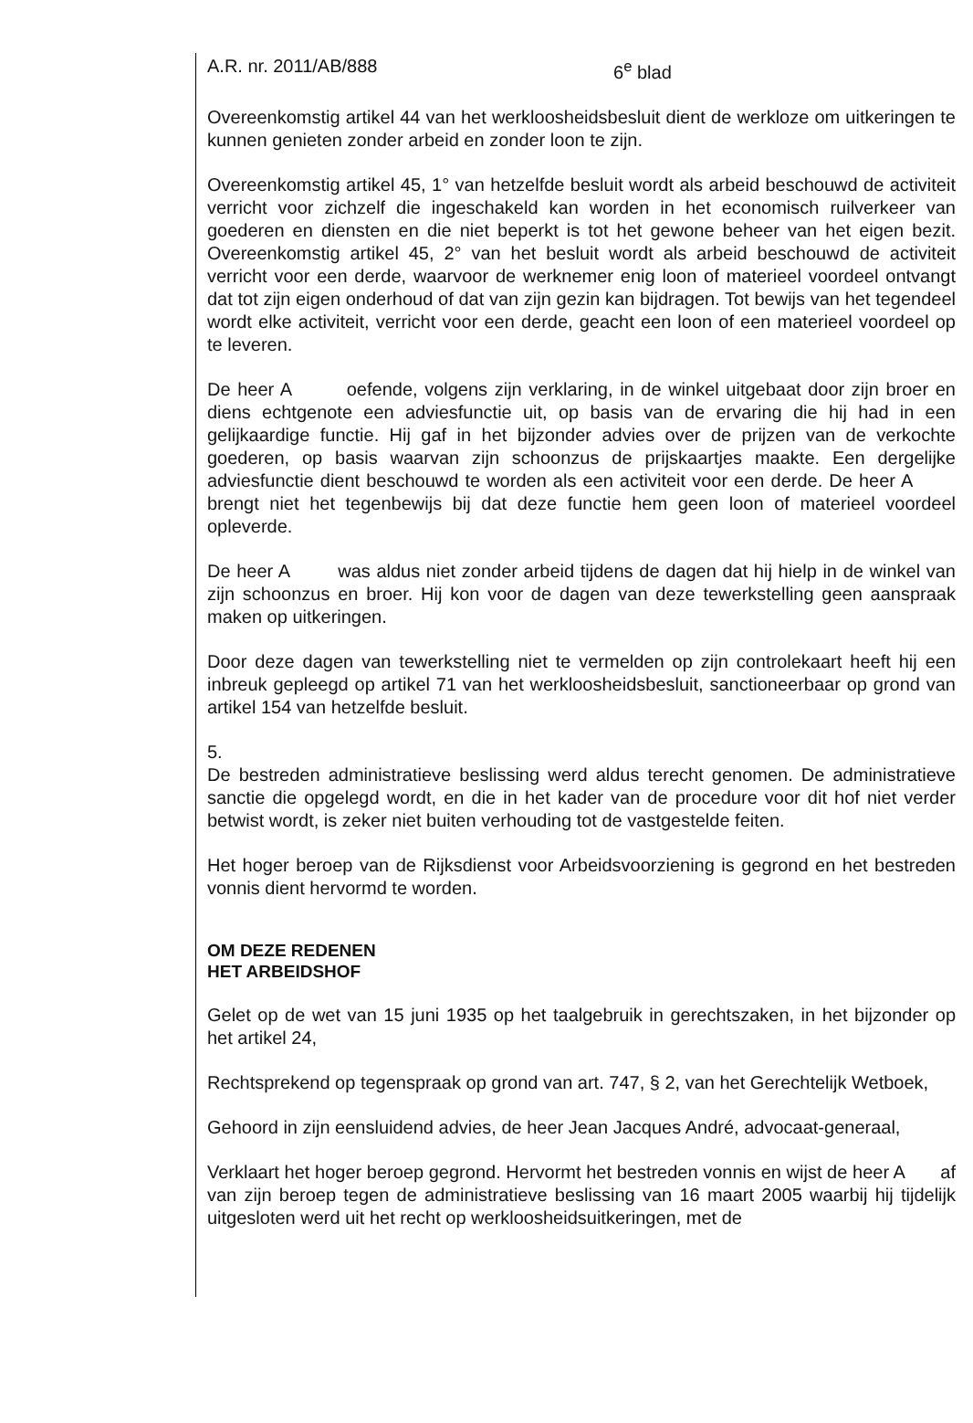A.R. nr. 2011/AB/888 6<sup>e</sup> blad
Overeenkomstig artikel 44 van het werkloosheidsbesluit dient de werkloze om uitkeringen te kunnen genieten zonder arbeid en zonder loon te zijn.
Overeenkomstig artikel 45, 1° van hetzelfde besluit wordt als arbeid beschouwd de activiteit verricht voor zichzelf die ingeschakeld kan worden in het economisch ruilverkeer van goederen en diensten en die niet beperkt is tot het gewone beheer van het eigen bezit. Overeenkomstig artikel 45, 2° van het besluit wordt als arbeid beschouwd de activiteit verricht voor een derde, waarvoor de werknemer enig loon of materieel voordeel ontvangt dat tot zijn eigen onderhoud of dat van zijn gezin kan bijdragen. Tot bewijs van het tegendeel wordt elke activiteit, verricht voor een derde, geacht een loon of een materieel voordeel op te leveren.
De heer A oefende, volgens zijn verklaring, in de winkel uitgebaat door zijn broer en diens echtgenote een adviesfunctie uit, op basis van de ervaring die hij had in een gelijkaardige functie. Hij gaf in het bijzonder advies over de prijzen van de verkochte goederen, op basis waarvan zijn schoonzus de prijskaartjes maakte. Een dergelijke adviesfunctie dient beschouwd te worden als een activiteit voor een derde. De heer A brengt niet het tegenbewijs bij dat deze functie hem geen loon of materieel voordeel opleverde.
De heer A was aldus niet zonder arbeid tijdens de dagen dat hij hielp in de winkel van zijn schoonzus en broer. Hij kon voor de dagen van deze tewerkstelling geen aanspraak maken op uitkeringen.
Door deze dagen van tewerkstelling niet te vermelden op zijn controlekaart heeft hij een inbreuk gepleegd op artikel 71 van het werkloosheidsbesluit, sanctioneerbaar op grond van artikel 154 van hetzelfde besluit.
5.
De bestreden administratieve beslissing werd aldus terecht genomen. De administratieve sanctie die opgelegd wordt, en die in het kader van de procedure voor dit hof niet verder betwist wordt, is zeker niet buiten verhouding tot de vastgestelde feiten.
Het hoger beroep van de Rijksdienst voor Arbeidsvoorziening is gegrond en het bestreden vonnis dient hervormd te worden.
OM DEZE REDENEN
HET ARBEIDSHOF
Gelet op de wet van 15 juni 1935 op het taalgebruik in gerechtszaken, in het bijzonder op het artikel 24,
Rechtsprekend op tegenspraak op grond van art. 747, § 2, van het Gerechtelijk Wetboek,
Gehoord in zijn eensluidend advies, de heer Jean Jacques André, advocaat-generaal,
Verklaart het hoger beroep gegrond. Hervormt het bestreden vonnis en wijst de heer A af van zijn beroep tegen de administratieve beslissing van 16 maart 2005 waarbij hij tijdelijk uitgesloten werd uit het recht op werkloosheidsuitkeringen, met de